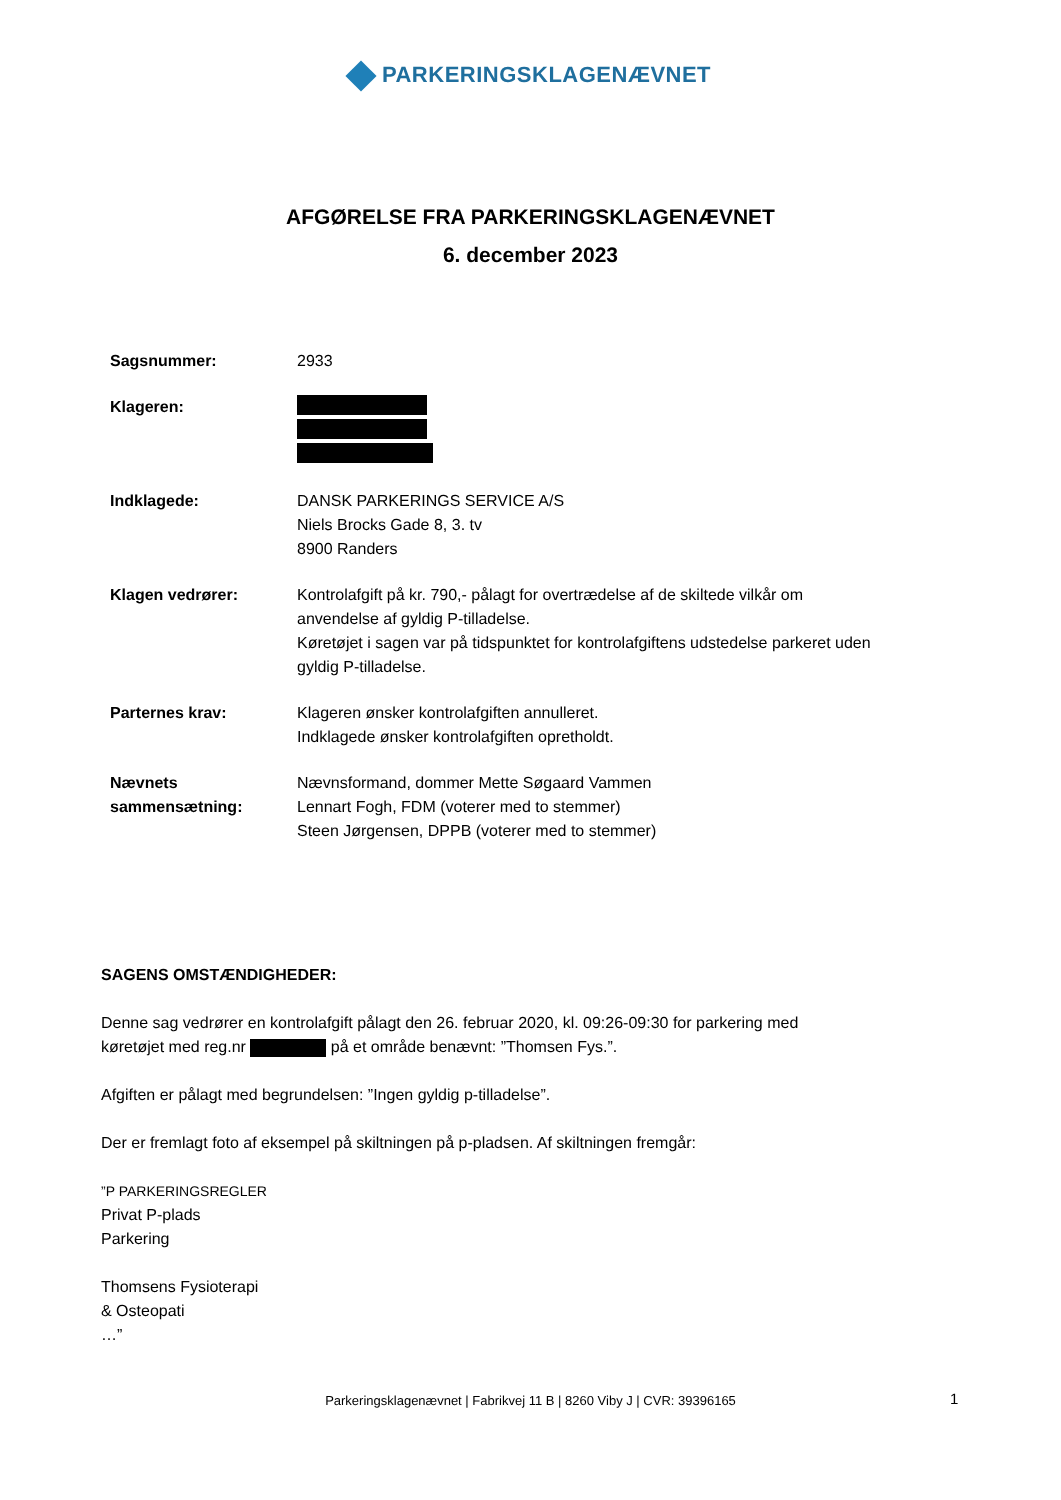PARKERINGSKLAGENÆVNET
AFGØRELSE FRA PARKERINGSKLAGENÆVNET
6. december 2023
Sagsnummer: 2933
Klageren:
Indklagede: DANSK PARKERINGS SERVICE A/S
Niels Brocks Gade 8, 3. tv
8900 Randers
Klagen vedrører: Kontrolafgift på kr. 790,- pålagt for overtrædelse af de skiltede vilkår om
anvendelse af gyldig P-tilladelse.
Køretøjet i sagen var på tidspunktet for kontrolafgiftens udstedelse parkeret uden
gyldig P-tilladelse.
Parternes krav: Klageren ønsker kontrolafgiften annulleret.
Indklagede ønsker kontrolafgiften opretholdt.
Nævnets
sammensætning:
Nævnsformand, dommer Mette Søgaard Vammen
Lennart Fogh, FDM (voterer med to stemmer)
Steen Jørgensen, DPPB (voterer med to stemmer)
SAGENS OMSTÆNDIGHEDER:
Denne sag vedrører en kontrolafgift pålagt den 26. februar 2020, kl. 09:26-09:30 for parkering med
køretøjet med reg.nr på et område benævnt: ”Thomsen Fys.”.
Afgiften er pålagt med begrundelsen: ”Ingen gyldig p-tilladelse”.
Der er fremlagt foto af eksempel på skiltningen på p-pladsen. Af skiltningen fremgår:
”P PARKERINGSREGLER
Privat P-plads
Parkering
Thomsens Fysioterapi
& Osteopati
…”
Parkeringsklagenævnet | Fabrikvej 11 B | 8260 Viby J | CVR: 39396165 1